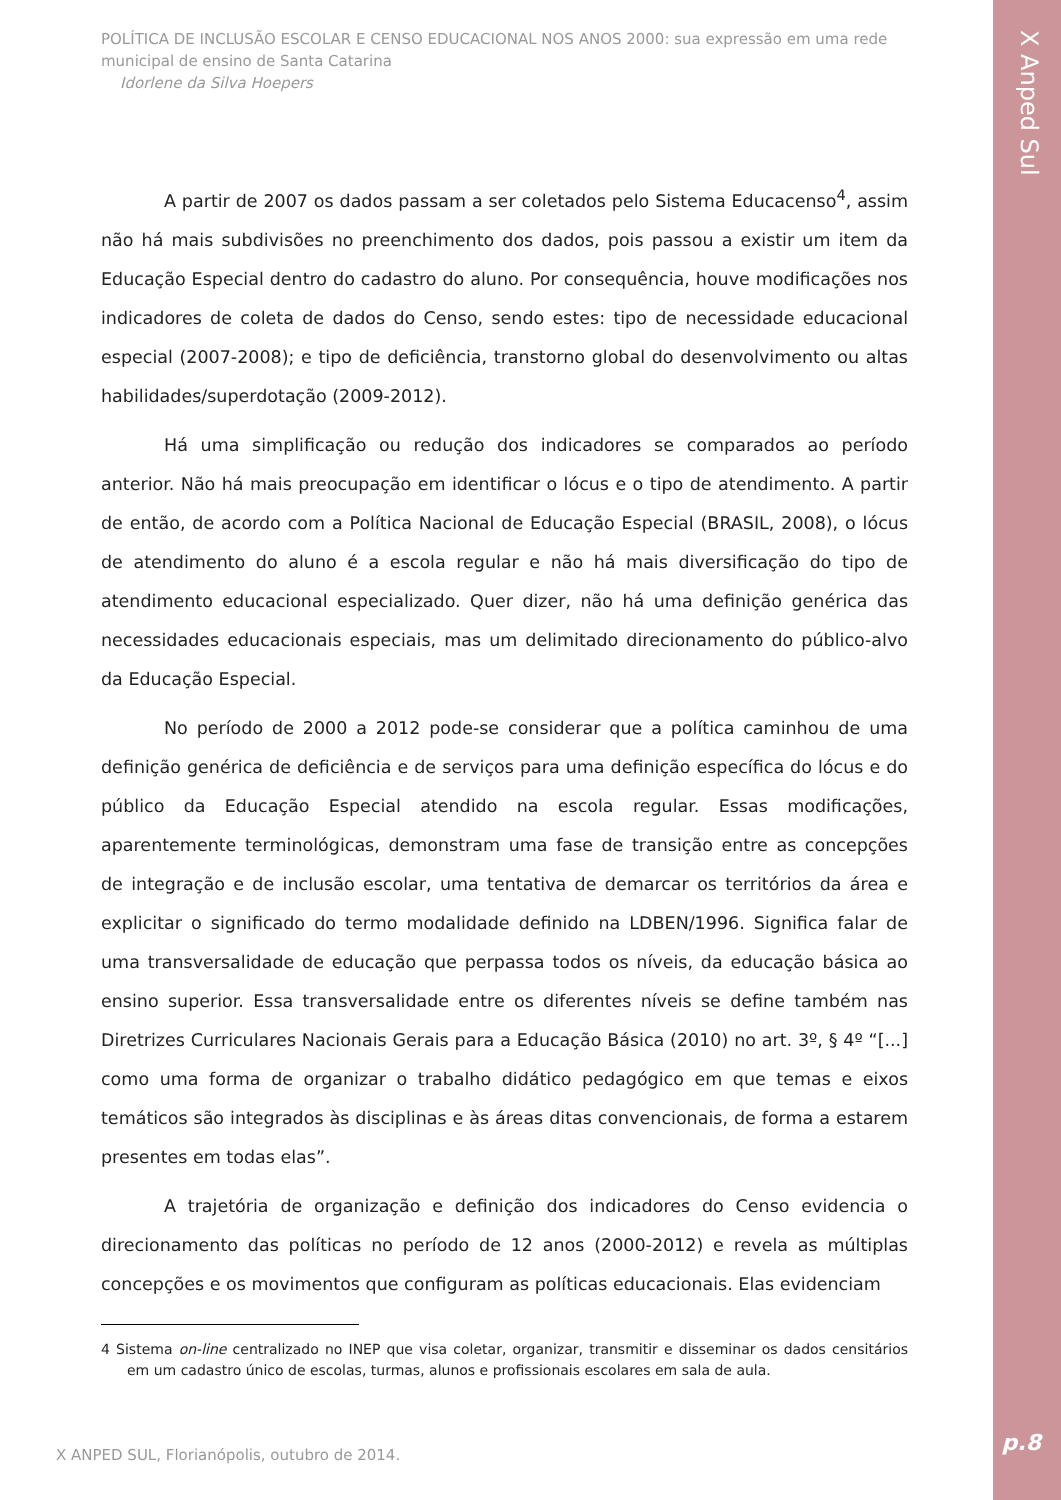X Anped Sul
p.8
POLÍTICA DE INCLUSÃO ESCOLAR E CENSO EDUCACIONAL NOS ANOS 2000: sua expressão em uma rede municipal de ensino de Santa Catarina
Idorlene da Silva Hoepers
A partir de 2007 os dados passam a ser coletados pelo Sistema Educacenso<sup>4</sup>, assim não há mais subdivisões no preenchimento dos dados, pois passou a existir um item da Educação Especial dentro do cadastro do aluno. Por consequência, houve modificações nos indicadores de coleta de dados do Censo, sendo estes: tipo de necessidade educacional especial (2007-2008); e tipo de deficiência, transtorno global do desenvolvimento ou altas habilidades/superdotação (2009-2012).
Há uma simplificação ou redução dos indicadores se comparados ao período anterior. Não há mais preocupação em identificar o lócus e o tipo de atendimento. A partir de então, de acordo com a Política Nacional de Educação Especial (BRASIL, 2008), o lócus de atendimento do aluno é a escola regular e não há mais diversificação do tipo de atendimento educacional especializado. Quer dizer, não há uma definição genérica das necessidades educacionais especiais, mas um delimitado direcionamento do público-alvo da Educação Especial.
No período de 2000 a 2012 pode-se considerar que a política caminhou de uma definição genérica de deficiência e de serviços para uma definição específica do lócus e do público da Educação Especial atendido na escola regular. Essas modificações, aparentemente terminológicas, demonstram uma fase de transição entre as concepções de integração e de inclusão escolar, uma tentativa de demarcar os territórios da área e explicitar o significado do termo modalidade definido na LDBEN/1996. Significa falar de uma transversalidade de educação que perpassa todos os níveis, da educação básica ao ensino superior. Essa transversalidade entre os diferentes níveis se define também nas Diretrizes Curriculares Nacionais Gerais para a Educação Básica (2010) no art. 3º, § 4º “[...] como uma forma de organizar o trabalho didático pedagógico em que temas e eixos temáticos são integrados às disciplinas e às áreas ditas convencionais, de forma a estarem presentes em todas elas”.
A trajetória de organização e definição dos indicadores do Censo evidencia o direcionamento das políticas no período de 12 anos (2000-2012) e revela as múltiplas concepções e os movimentos que configuram as políticas educacionais. Elas evidenciam
4 Sistema on-line centralizado no INEP que visa coletar, organizar, transmitir e disseminar os dados censitários em um cadastro único de escolas, turmas, alunos e profissionais escolares em sala de aula.
X ANPED SUL, Florianópolis, outubro de 2014.